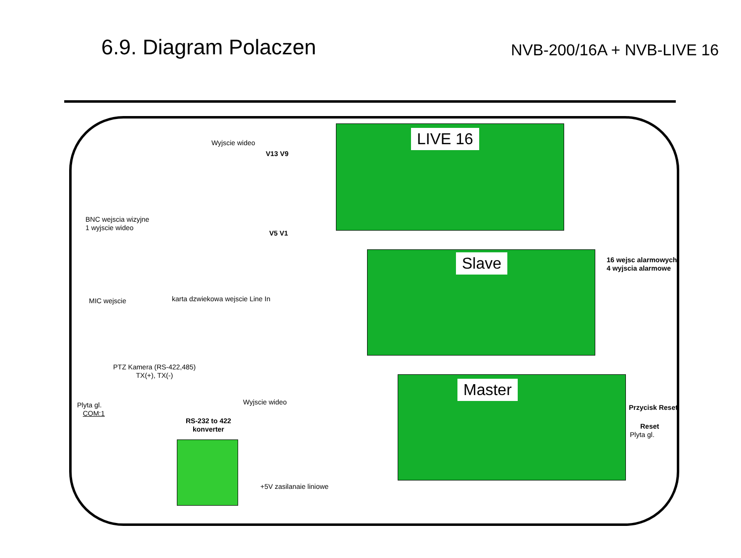6.9. Diagram Polaczen
NVB-200/16A + NVB-LIVE 16
LIVE 16
Slave
Master
Wyjscie wideo
V13 V9
V5 V1
BNC wejscia wizyjne
1 wyjscie wideo
MIC wejscie
karta dzwiekowa wejscie Line In
16 wejsc alarmowych
4 wyjscia alarmowe
PTZ Kamera (RS-422,485)
TX(+), TX(-)
Wyjscie wideo
Plyta gl.
COM:1
RS-232 to 422
konverter
Przycisk Reset
Reset
Plyta gl.
+5V zasilanaie liniowe